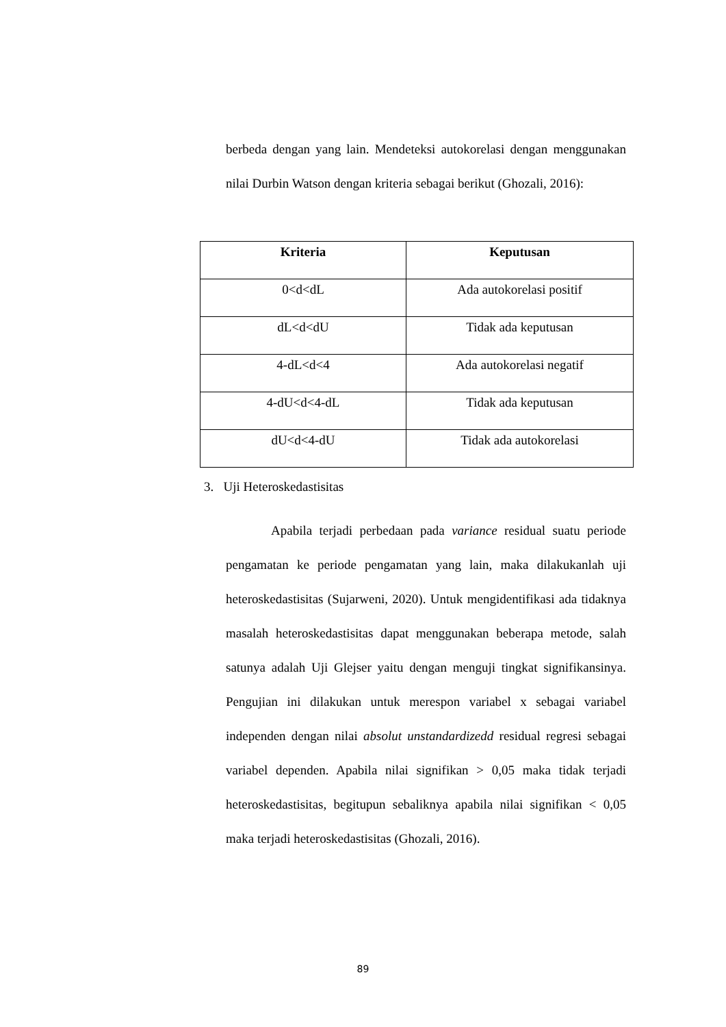berbeda dengan yang lain. Mendeteksi autokorelasi dengan menggunakan nilai Durbin Watson dengan kriteria sebagai berikut (Ghozali, 2016):
| Kriteria | Keputusan |
| --- | --- |
| 0<d<dL | Ada autokorelasi positif |
| dL<d<dU | Tidak ada keputusan |
| 4-dL<d<4 | Ada autokorelasi negatif |
| 4-dU<d<4-dL | Tidak ada keputusan |
| dU<d<4-dU | Tidak ada autokorelasi |
3. Uji Heteroskedastisitas
Apabila terjadi perbedaan pada variance residual suatu periode pengamatan ke periode pengamatan yang lain, maka dilakukanlah uji heteroskedastisitas (Sujarweni, 2020). Untuk mengidentifikasi ada tidaknya masalah heteroskedastisitas dapat menggunakan beberapa metode, salah satunya adalah Uji Glejser yaitu dengan menguji tingkat signifikansinya. Pengujian ini dilakukan untuk merespon variabel x sebagai variabel independen dengan nilai absolut unstandardizedd residual regresi sebagai variabel dependen. Apabila nilai signifikan > 0,05 maka tidak terjadi heteroskedastisitas, begitupun sebaliknya apabila nilai signifikan < 0,05 maka terjadi heteroskedastisitas (Ghozali, 2016).
89